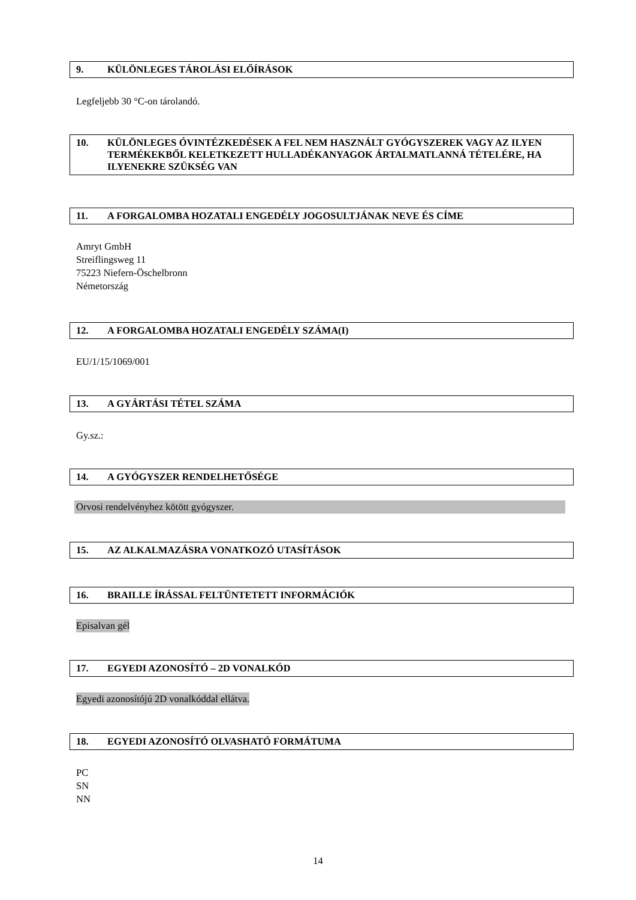9. KÜLÖNLEGES TÁROLÁSI ELŐÍRÁSOK
Legfeljebb 30 °C-on tárolandó.
10. KÜLÖNLEGES ÓVINTÉZKEDÉSEK A FEL NEM HASZNÁLT GYÓGYSZEREK VAGY AZ ILYEN TERMÉKEKBŐL KELETKEZETT HULLADÉKANYAGOK ÁRTALMATLANNÁ TÉTELÉRE, HA ILYENEKRE SZÜKSÉG VAN
11. A FORGALOMBA HOZATALI ENGEDÉLY JOGOSULTJÁNAK NEVE ÉS CÍME
Amryt GmbH
Streiflingsweg 11
75223 Niefern-Öschelbronn
Németország
12. A FORGALOMBA HOZATALI ENGEDÉLY SZÁMA(I)
EU/1/15/1069/001
13. A GYÁRTÁSI TÉTEL SZÁMA
Gy.sz.:
14. A GYÓGYSZER RENDELHETŐSÉGE
Orvosi rendelvényhez kötött gyógyszer.
15. AZ ALKALMAZÁSRA VONATKOZÓ UTASÍTÁSOK
16. BRAILLE ÍRÁSSAL FELTÜNTETETT INFORMÁCIÓK
Episalvan gél
17. EGYEDI AZONOSÍTÓ – 2D VONALKÓD
Egyedi azonosítójú 2D vonalkóddal ellátva.
18. EGYEDI AZONOSÍTÓ OLVASHATÓ FORMÁTUMA
PC
SN
NN
14